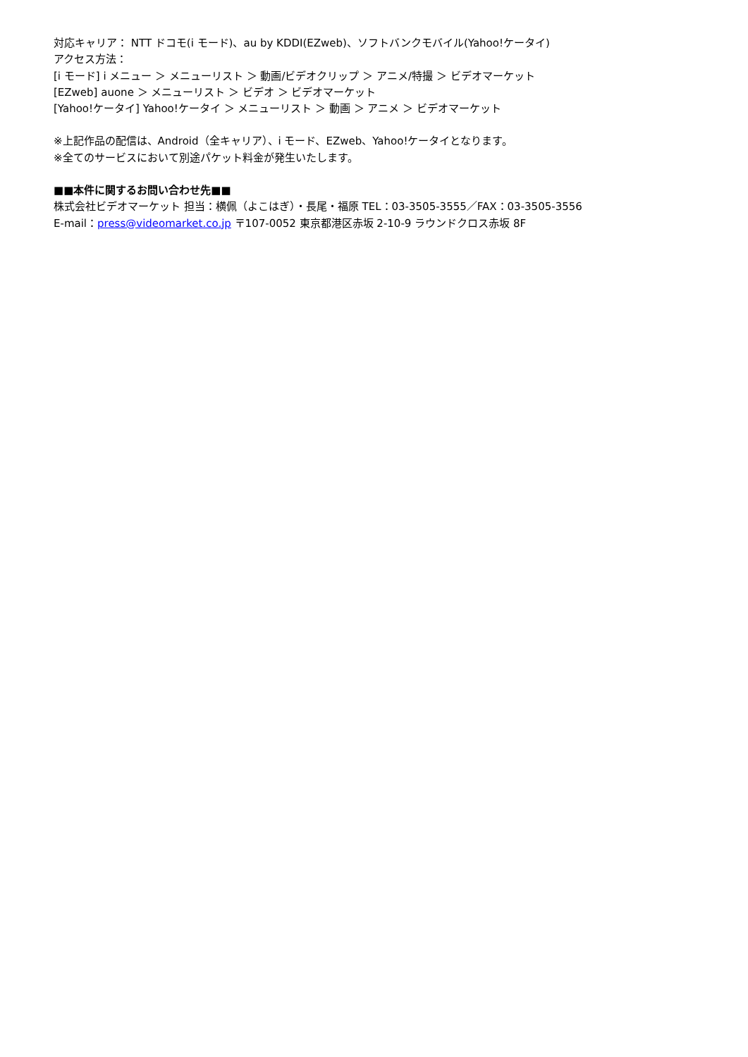対応キャリア： NTT ドコモ(i モード)、au by KDDI(EZweb)、ソフトバンクモバイル(Yahoo!ケータイ)
アクセス方法：
[i モード] i メニュー ＞ メニューリスト ＞ 動画/ビデオクリップ ＞ アニメ/特撮 ＞ ビデオマーケット
[EZweb] auone ＞ メニューリスト ＞ ビデオ ＞ ビデオマーケット
[Yahoo!ケータイ] Yahoo!ケータイ ＞ メニューリスト ＞ 動画 ＞ アニメ ＞ ビデオマーケット
※上記作品の配信は、Android（全キャリア）、i モード、EZweb、Yahoo!ケータイとなります。
※全てのサービスにおいて別途パケット料金が発生いたします。
■■本件に関するお問い合わせ先■■
株式会社ビデオマーケット 担当：横佩（よこはぎ）・長尾・福原 TEL：03-3505-3555／FAX：03-3505-3556
E-mail：press@videomarket.co.jp 〒107-0052 東京都港区赤坂 2-10-9 ラウンドクロス赤坂 8F